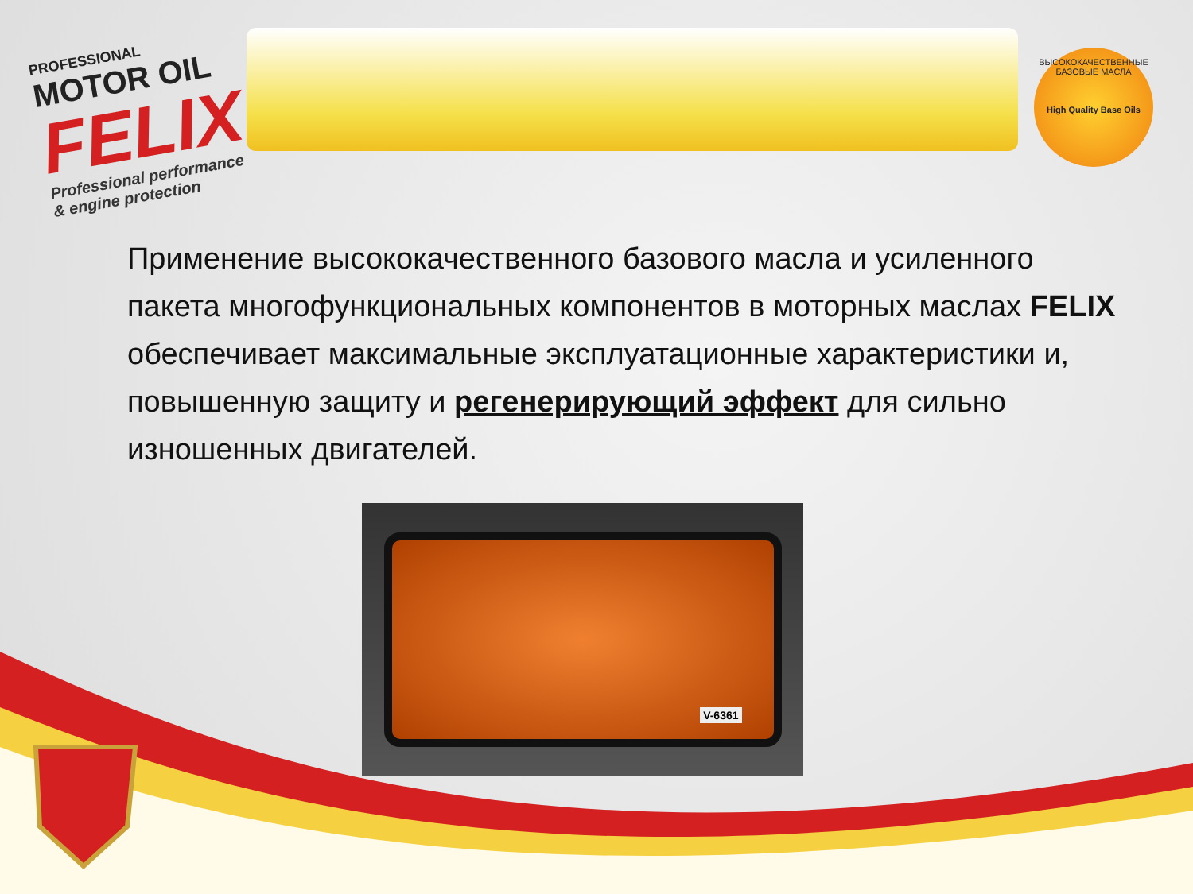PROFESSIONAL
MOTOR OIL
FELIX
Professional performance
& engine protection
ВЫСОКОКАЧЕСТВЕННЫЕ БАЗОВЫЕ МАСЛА
High Quality Base Oils
Применение высококачественного базового масла и усиленного пакета многофункциональных компонентов в моторных маслах FELIX обеспечивает максимальные эксплуатационные характеристики и, повышенную защиту и регенерирующий эффект для сильно изношенных двигателей.
V-6361